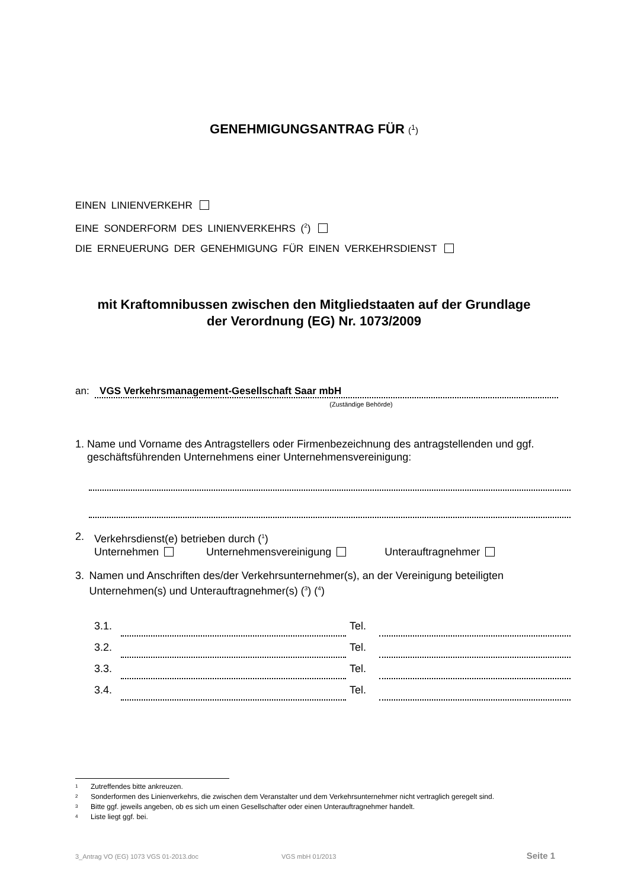GENEHMIGUNGSANTRAG FÜR (<sup>1</sup>)
EINEN LINIENVERKEHR
EINE SONDERFORM DES LINIENVERKEHRS (<sup>2</sup>)
DIE ERNEUERUNG DER GENEHMIGUNG FÜR EINEN VERKEHRSDIENST
mit Kraftomnibussen zwischen den Mitgliedstaaten auf der Grundlage
der Verordnung (EG) Nr. 1073/2009
an: VGS Verkehrsmanagement-Gesellschaft Saar mbH
(Zuständige Behörde)
1. Name und Vorname des Antragstellers oder Firmenbezeichnung des antragstellenden und ggf. geschäftsführenden Unternehmens einer Unternehmensvereinigung:
2. Verkehrsdienst(e) betrieben durch (<sup>1</sup>)
Unternehmen Unternehmensvereinigung Unterauftragnehmer
3. Namen und Anschriften des/der Verkehrsunternehmer(s), an der Vereinigung beteiligten Unternehmen(s) und Unterauftragnehmer(s) (<sup>3</sup>) (<sup>4</sup>)
3.1. Tel.
3.2. Tel.
3.3. Tel.
3.4. Tel.
<sup>1</sup> Zutreffendes bitte ankreuzen.
<sup>2</sup> Sonderformen des Linienverkehrs, die zwischen dem Veranstalter und dem Verkehrsunternehmer nicht vertraglich geregelt sind.
<sup>3</sup> Bitte ggf. jeweils angeben, ob es sich um einen Gesellschafter oder einen Unterauftragnehmer handelt.
<sup>4</sup> Liste liegt ggf. bei.
3_Antrag VO (EG) 1073 VGS 01-2013.doc VGS mbH 01/2013 Seite 1